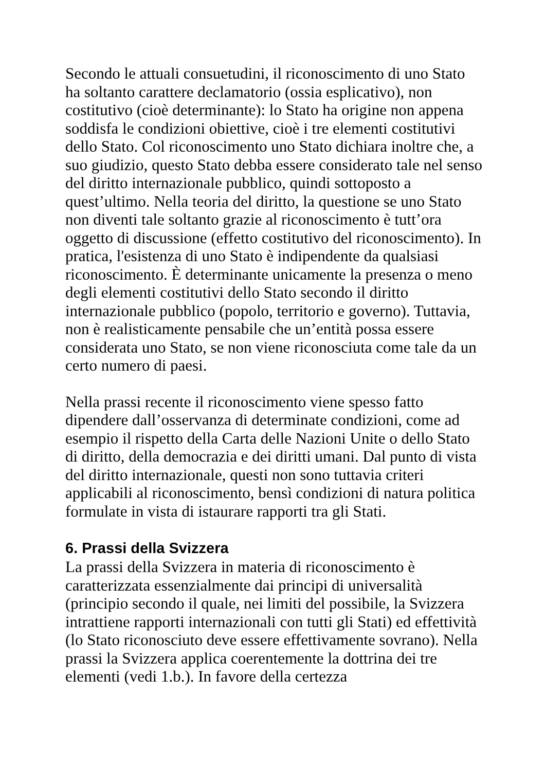Secondo le attuali consuetudini, il riconoscimento di uno Stato ha soltanto carattere declamatorio (ossia esplicativo), non costitutivo (cioè determinante): lo Stato ha origine non appena soddisfa le condizioni obiettive, cioè i tre elementi costitutivi dello Stato. Col riconoscimento uno Stato dichiara inoltre che, a suo giudizio, questo Stato debba essere considerato tale nel senso del diritto internazionale pubblico, quindi sottoposto a quest’ultimo. Nella teoria del diritto, la questione se uno Stato non diventi tale soltanto grazie al riconoscimento è tutt’ora oggetto di discussione (effetto costitutivo del riconoscimento). In pratica, l'esistenza di uno Stato è indipendente da qualsiasi riconoscimento. È determinante unicamente la presenza o meno degli elementi costitutivi dello Stato secondo il diritto internazionale pubblico (popolo, territorio e governo). Tuttavia, non è realisticamente pensabile che un’entità possa essere considerata uno Stato, se non viene riconosciuta come tale da un certo numero di paesi.
Nella prassi recente il riconoscimento viene spesso fatto dipendere dall’osservanza di determinate condizioni, come ad esempio il rispetto della Carta delle Nazioni Unite o dello Stato di diritto, della democrazia e dei diritti umani. Dal punto di vista del diritto internazionale, questi non sono tuttavia criteri applicabili al riconoscimento, bensì condizioni di natura politica formulate in vista di istaurare rapporti tra gli Stati.
6. Prassi della Svizzera
La prassi della Svizzera in materia di riconoscimento è caratterizzata essenzialmente dai principi di universalità (principio secondo il quale, nei limiti del possibile, la Svizzera intrattiene rapporti internazionali con tutti gli Stati) ed effettività (lo Stato riconosciuto deve essere effettivamente sovrano). Nella prassi la Svizzera applica coerentemente la dottrina dei tre elementi (vedi 1.b.). In favore della certezza